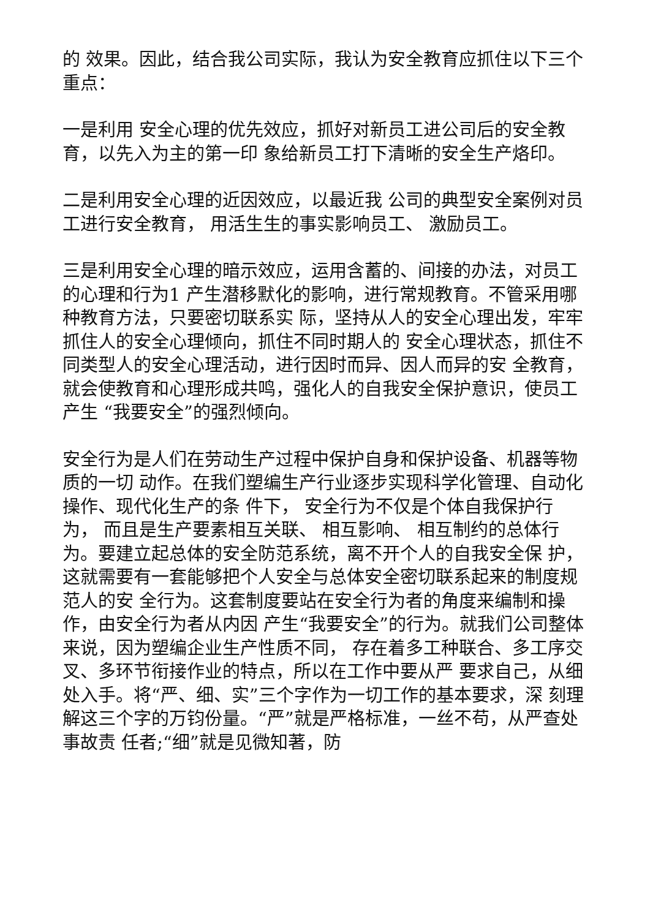的 效果。因此，结合我公司实际，我认为安全教育应抓住以下三个重点：
一是利用 安全心理的优先效应，抓好对新员工进公司后的安全教育，以先入为主的第一印 象给新员工打下清晰的安全生产烙印。
二是利用安全心理的近因效应，以最近我 公司的典型安全案例对员工进行安全教育， 用活生生的事实影响员工、 激励员工。
三是利用安全心理的暗示效应，运用含蓄的、间接的办法，对员工的心理和行为1 产生潜移默化的影响，进行常规教育。不管采用哪种教育方法，只要密切联系实 际，坚持从人的安全心理出发，牢牢抓住人的安全心理倾向，抓住不同时期人的 安全心理状态，抓住不同类型人的安全心理活动，进行因时而异、因人而异的安 全教育，就会使教育和心理形成共鸣，强化人的自我安全保护意识，使员工产生 “我要安全”的强烈倾向。
安全行为是人们在劳动生产过程中保护自身和保护设备、机器等物质的一切 动作。在我们塑编生产行业逐步实现科学化管理、自动化操作、现代化生产的条 件下， 安全行为不仅是个体自我保护行为， 而且是生产要素相互关联、 相互影响、 相互制约的总体行为。要建立起总体的安全防范系统，离不开个人的自我安全保 护，这就需要有一套能够把个人安全与总体安全密切联系起来的制度规范人的安 全行为。这套制度要站在安全行为者的角度来编制和操作，由安全行为者从内因 产生“我要安全”的行为。就我们公司整体来说，因为塑编企业生产性质不同， 存在着多工种联合、多工序交叉、多环节衔接作业的特点，所以在工作中要从严 要求自己，从细处入手。将“严、细、实”三个字作为一切工作的基本要求，深 刻理解这三个字的万钧份量。“严”就是严格标准，一丝不苟，从严查处事故责 任者;“细”就是见微知著，防